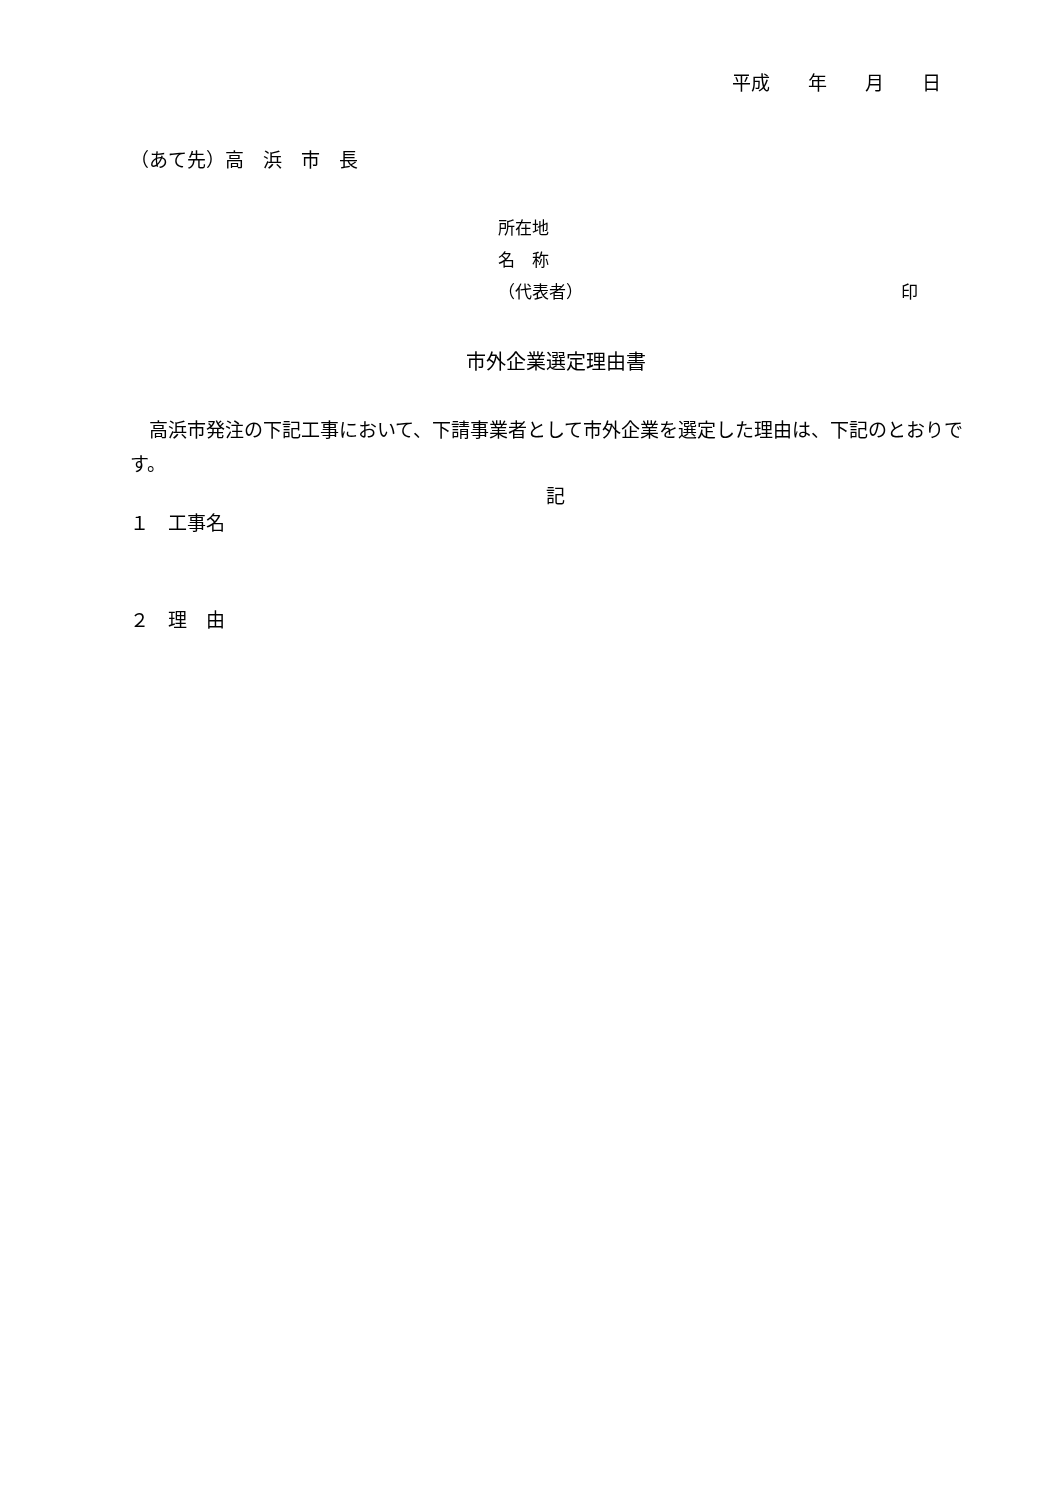平成　　年　　月　　日
（あて先）高　浜　市　長
所在地
名　称
（代表者） 印
市外企業選定理由書
高浜市発注の下記工事において、下請事業者として市外企業を選定した理由は、下記のとおりです。
記
１　工事名
２　理　由